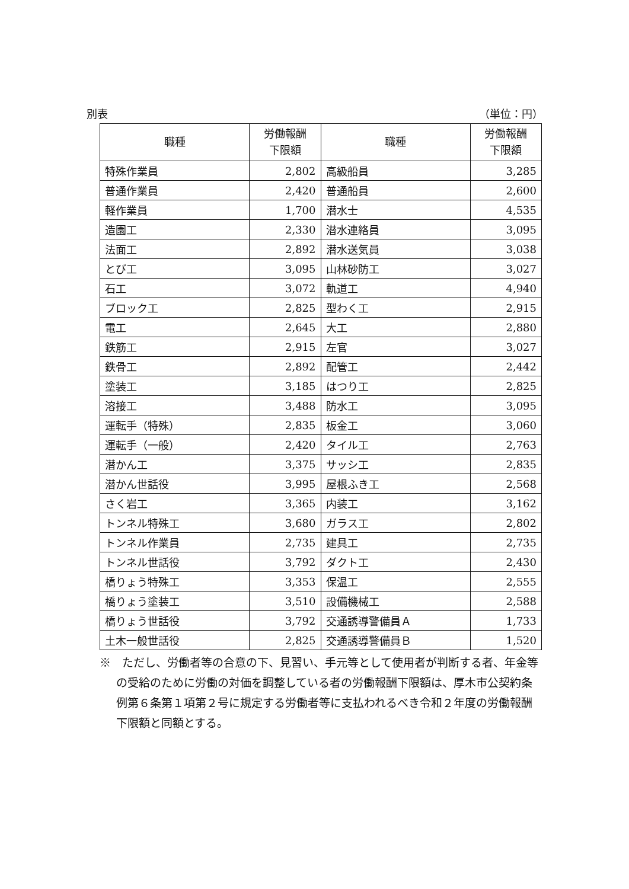別表 （単位：円）
| 職種 | 労働報酬 下限額 | 職種 | 労働報酬 下限額 |
| --- | --- | --- | --- |
| 特殊作業員 | 2,802 | 高級船員 | 3,285 |
| 普通作業員 | 2,420 | 普通船員 | 2,600 |
| 軽作業員 | 1,700 | 潜水士 | 4,535 |
| 造園工 | 2,330 | 潜水連絡員 | 3,095 |
| 法面工 | 2,892 | 潜水送気員 | 3,038 |
| とび工 | 3,095 | 山林砂防工 | 3,027 |
| 石工 | 3,072 | 軌道工 | 4,940 |
| ブロック工 | 2,825 | 型わく工 | 2,915 |
| 電工 | 2,645 | 大工 | 2,880 |
| 鉄筋工 | 2,915 | 左官 | 3,027 |
| 鉄骨工 | 2,892 | 配管工 | 2,442 |
| 塗装工 | 3,185 | はつり工 | 2,825 |
| 溶接工 | 3,488 | 防水工 | 3,095 |
| 運転手（特殊） | 2,835 | 板金工 | 3,060 |
| 運転手（一般） | 2,420 | タイル工 | 2,763 |
| 潜かん工 | 3,375 | サッシ工 | 2,835 |
| 潜かん世話役 | 3,995 | 屋根ふき工 | 2,568 |
| さく岩工 | 3,365 | 内装工 | 3,162 |
| トンネル特殊工 | 3,680 | ガラス工 | 2,802 |
| トンネル作業員 | 2,735 | 建具工 | 2,735 |
| トンネル世話役 | 3,792 | ダクト工 | 2,430 |
| 橋りょう特殊工 | 3,353 | 保温工 | 2,555 |
| 橋りょう塗装工 | 3,510 | 設備機械工 | 2,588 |
| 橋りょう世話役 | 3,792 | 交通誘導警備員Ａ | 1,733 |
| 土木一般世話役 | 2,825 | 交通誘導警備員Ｂ | 1,520 |
※　ただし、労働者等の合意の下、見習い、手元等として使用者が判断する者、年金等の受給のために労働の対価を調整している者の労働報酬下限額は、厚木市公契約条例第６条第１項第２号に規定する労働者等に支払われるべき令和２年度の労働報酬下限額と同額とする。